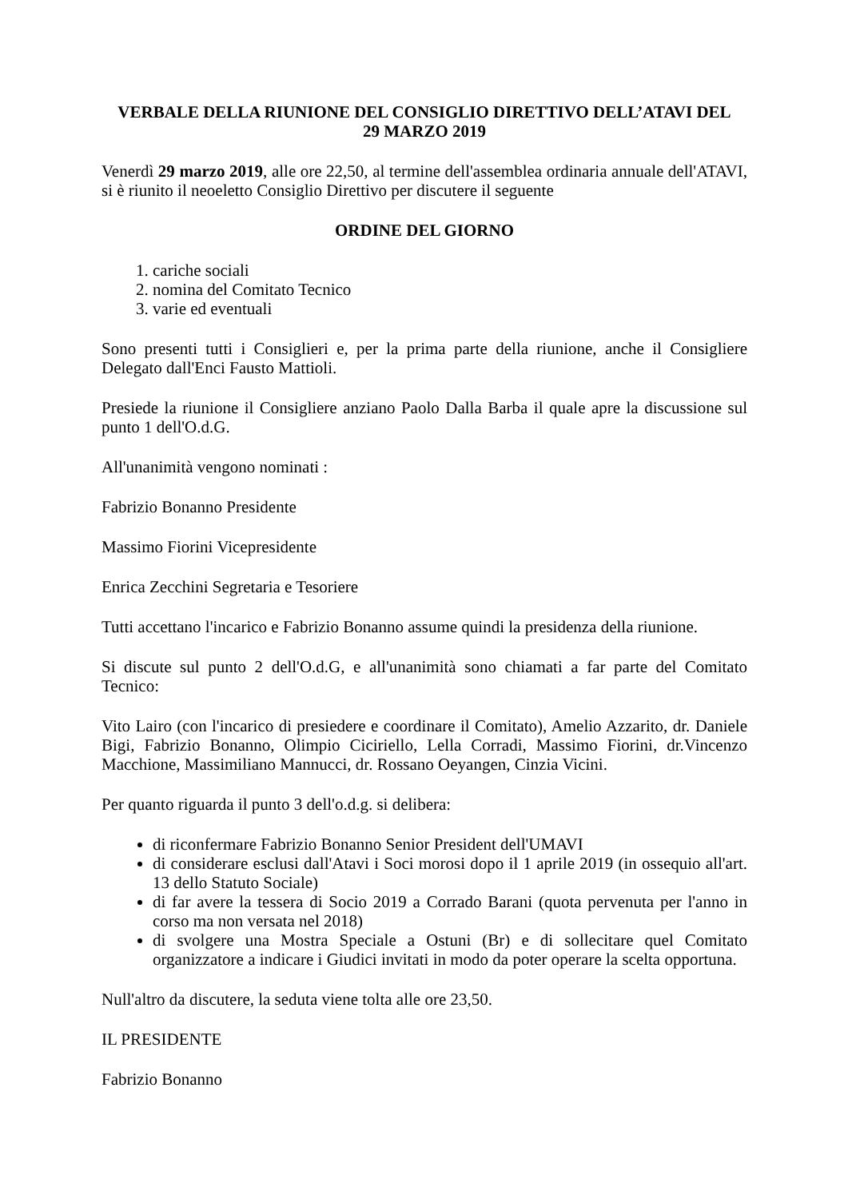VERBALE DELLA RIUNIONE DEL CONSIGLIO DIRETTIVO DELL’ATAVI DEL
29 MARZO 2019
Venerdì 29 marzo 2019, alle ore 22,50, al termine dell'assemblea ordinaria annuale dell'ATAVI, si è riunito il neoeletto Consiglio Direttivo per discutere il seguente
ORDINE DEL GIORNO
1. cariche sociali
2. nomina del Comitato Tecnico
3. varie ed eventuali
Sono presenti tutti i Consiglieri e, per la prima parte della riunione, anche il Consigliere Delegato dall'Enci Fausto Mattioli.
Presiede la riunione il Consigliere anziano Paolo Dalla Barba il quale apre la discussione sul punto 1 dell'O.d.G.
All'unanimità vengono nominati :
Fabrizio Bonanno Presidente
Massimo Fiorini Vicepresidente
Enrica Zecchini Segretaria e Tesoriere
Tutti accettano l'incarico e Fabrizio Bonanno assume quindi la presidenza della riunione.
Si discute sul punto 2 dell'O.d.G, e all'unanimità sono chiamati a far parte del Comitato Tecnico:
Vito Lairo (con l'incarico di presiedere e coordinare il Comitato), Amelio Azzarito, dr. Daniele Bigi, Fabrizio Bonanno, Olimpio Ciciriello, Lella Corradi, Massimo Fiorini, dr.Vincenzo Macchione, Massimiliano Mannucci, dr. Rossano Oeyangen, Cinzia Vicini.
Per quanto riguarda il punto 3 dell'o.d.g. si delibera:
di riconfermare Fabrizio Bonanno Senior President dell'UMAVI
di considerare esclusi dall'Atavi i Soci morosi dopo il 1 aprile 2019 (in ossequio all'art. 13 dello Statuto Sociale)
di far avere la tessera di Socio 2019 a Corrado Barani (quota pervenuta per l'anno in corso ma non versata nel 2018)
di svolgere una Mostra Speciale a Ostuni (Br) e di sollecitare quel Comitato organizzatore a indicare i Giudici invitati in modo da poter operare la scelta opportuna.
Null'altro da discutere, la seduta viene tolta alle ore 23,50.
IL PRESIDENTE
Fabrizio Bonanno